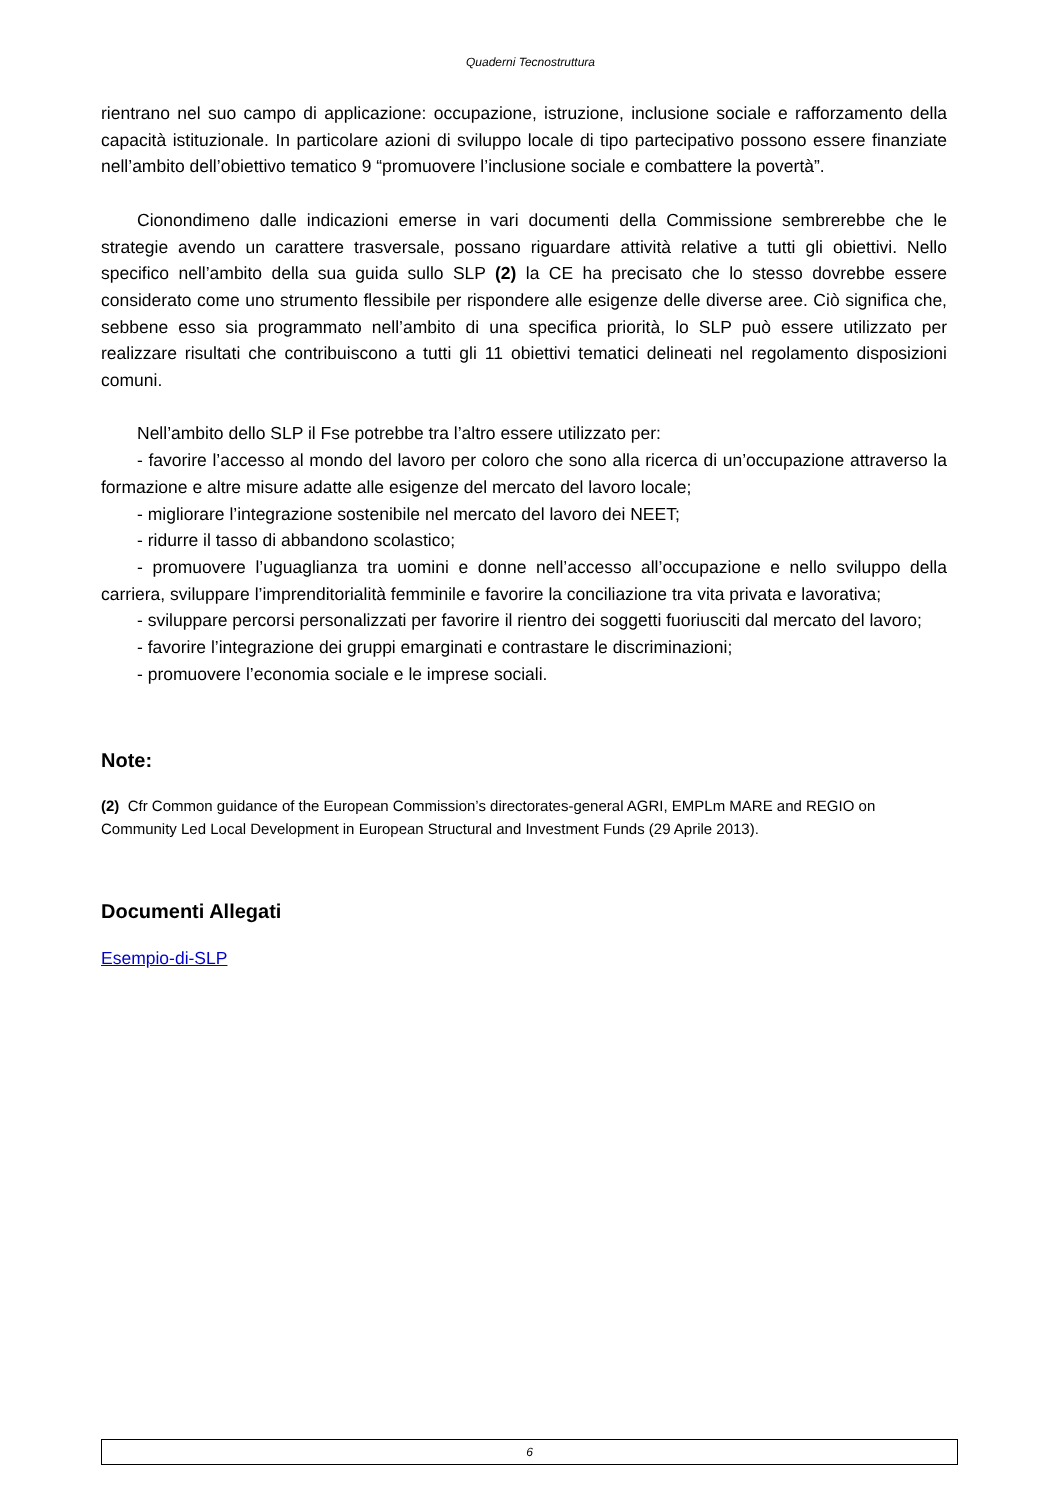Quaderni Tecnostruttura
rientrano nel suo campo di applicazione: occupazione, istruzione, inclusione sociale e rafforzamento della capacità istituzionale. In particolare azioni di sviluppo locale di tipo partecipativo possono essere finanziate nell’ambito dell’obiettivo tematico 9 “promuovere l’inclusione sociale e combattere la povertà”.
Cionondimeno dalle indicazioni emerse in vari documenti della Commissione sembrerebbe che le strategie avendo un carattere trasversale, possano riguardare attività relative a tutti gli obiettivi. Nello specifico nell’ambito della sua guida sullo SLP (2) la CE ha precisato che lo stesso dovrebbe essere considerato come uno strumento flessibile per rispondere alle esigenze delle diverse aree. Ciò significa che, sebbene esso sia programmato nell’ambito di una specifica priorità, lo SLP può essere utilizzato per realizzare risultati che contribuiscono a tutti gli 11 obiettivi tematici delineati nel regolamento disposizioni comuni.
Nell’ambito dello SLP il Fse potrebbe tra l’altro essere utilizzato per:
- favorire l’accesso al mondo del lavoro per coloro che sono alla ricerca di un’occupazione attraverso la formazione e altre misure adatte alle esigenze del mercato del lavoro locale;
- migliorare l’integrazione sostenibile nel mercato del lavoro dei NEET;
- ridurre il tasso di abbandono scolastico;
- promuovere l’uguaglianza tra uomini e donne nell’accesso all’occupazione e nello sviluppo della carriera, sviluppare l’imprenditorialità femminile e favorire la conciliazione tra vita privata e lavorativa;
- sviluppare percorsi personalizzati per favorire il rientro dei soggetti fuoriusciti dal mercato del lavoro;
- favorire l’integrazione dei gruppi emarginati e contrastare le discriminazioni;
- promuovere l’economia sociale e le imprese sociali.
Note:
(2) Cfr Common guidance of the European Commission’s directorates-general AGRI, EMPLm MARE and REGIO on Community Led Local Development in European Structural and Investment Funds (29 Aprile 2013).
Documenti Allegati
Esempio-di-SLP
6